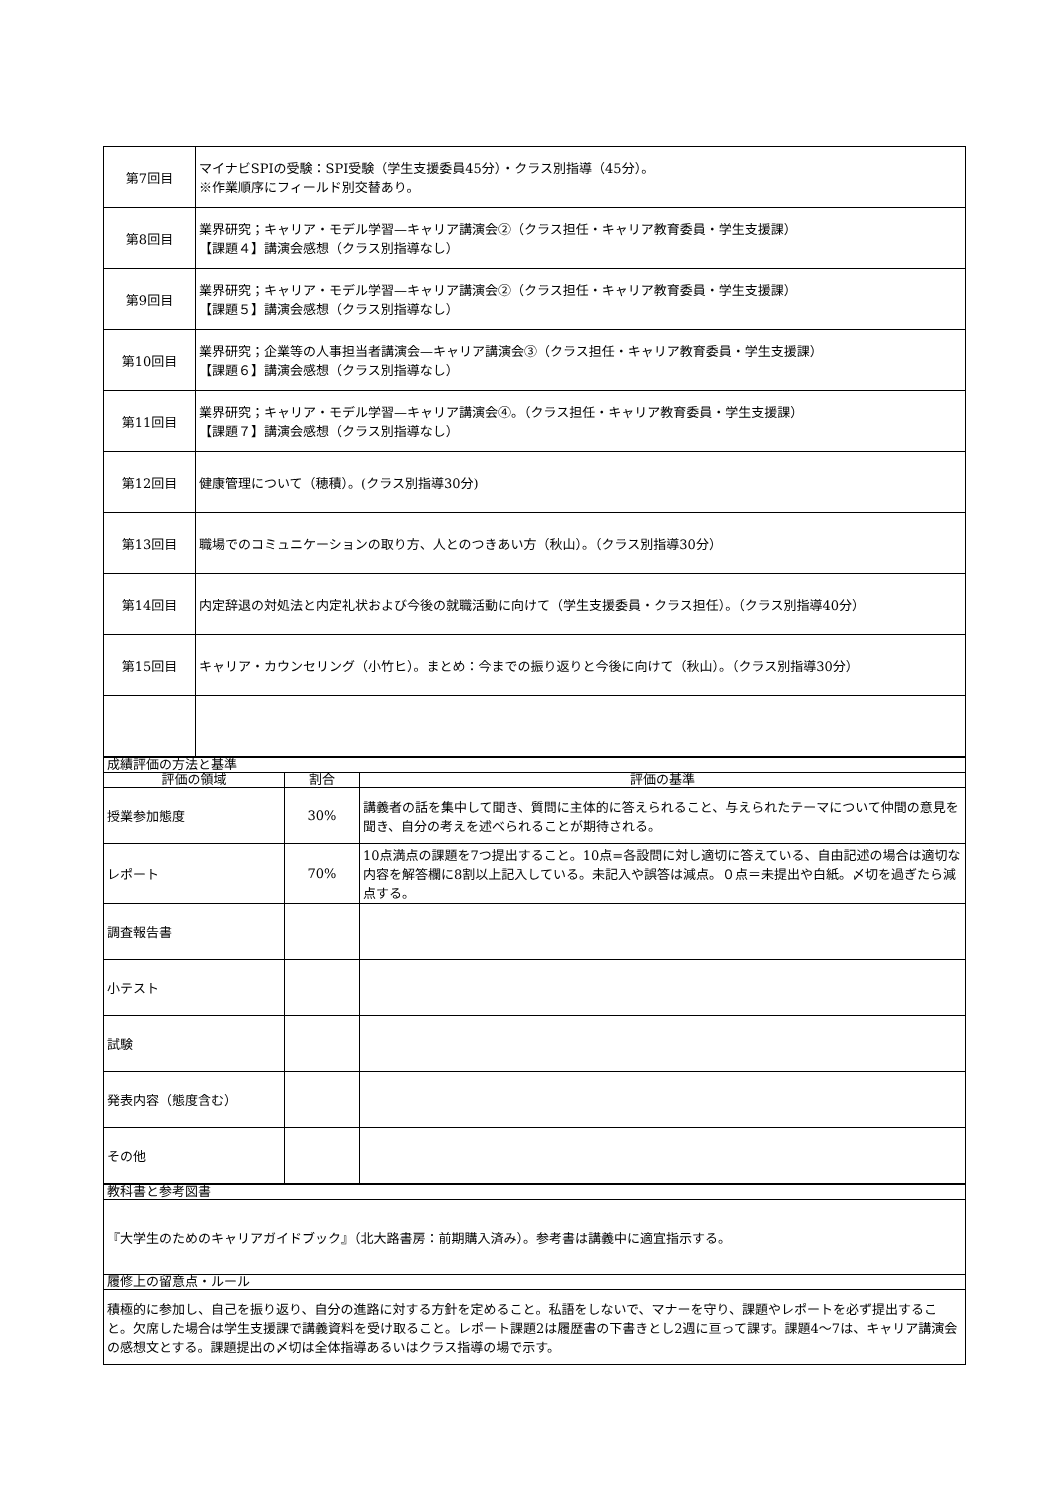| 第7回目 | マイナビSPIの受験：SPI受験（学生支援委員45分）・クラス別指導（45分）。 ※作業順序にフィールド別交替あり。 |
| 第8回目 | 業界研究；キャリア・モデル学習—キャリア講演会②（クラス担任・キャリア教育委員・学生支援課） 【課題４】講演会感想（クラス別指導なし） |
| 第9回目 | 業界研究；キャリア・モデル学習—キャリア講演会②（クラス担任・キャリア教育委員・学生支援課） 【課題５】講演会感想（クラス別指導なし） |
| 第10回目 | 業界研究；企業等の人事担当者講演会—キャリア講演会③（クラス担任・キャリア教育委員・学生支援課） 【課題６】講演会感想（クラス別指導なし） |
| 第11回目 | 業界研究；キャリア・モデル学習—キャリア講演会④。（クラス担任・キャリア教育委員・学生支援課） 【課題７】講演会感想（クラス別指導なし） |
| 第12回目 | 健康管理について（穂積）。(クラス別指導30分) |
| 第13回目 | 職場でのコミュニケーションの取り方、人とのつきあい方（秋山）。（クラス別指導30分） |
| 第14回目 | 内定辞退の対処法と内定礼状および今後の就職活動に向けて（学生支援委員・クラス担任）。（クラス別指導40分） |
| 第15回目 | キャリア・カウンセリング（小竹ヒ）。まとめ：今までの振り返りと今後に向けて（秋山）。（クラス別指導30分） |
| 成績評価の方法と基準 | | |
| 評価の領域 | 割合 | 評価の基準 |
| 授業参加態度 | 30% | 講義者の話を集中して聞き、質問に主体的に答えられること、与えられたテーマについて仲間の意見を聞き、自分の考えを述べられることが期待される。 |
| レポート | 70% | 10点満点の課題を7つ提出すること。10点=各設問に対し適切に答えている、自由記述の場合は適切な内容を解答欄に8割以上記入している。未記入や誤答は減点。０点＝未提出や白紙。〆切を過ぎたら減点する。 |
| 調査報告書 | | |
| 小テスト | | |
| 試験 | | |
| 発表内容（態度含む） | | |
| その他 | | |
| 教科書と参考図書 |
| 『大学生のためのキャリアガイドブック』（北大路書房：前期購入済み）。参考書は講義中に適宜指示する。 |
| 履修上の留意点・ルール |
| 積極的に参加し、自己を振り返り、自分の進路に対する方針を定めること。私語をしないで、マナーを守り、課題やレポートを必ず提出すること。欠席した場合は学生支援課で講義資料を受け取ること。レポート課題2は履歴書の下書きとし2週に亘って課す。課題4〜7は、キャリア講演会の感想文とする。課題提出の〆切は全体指導あるいはクラス指導の場で示す。 |